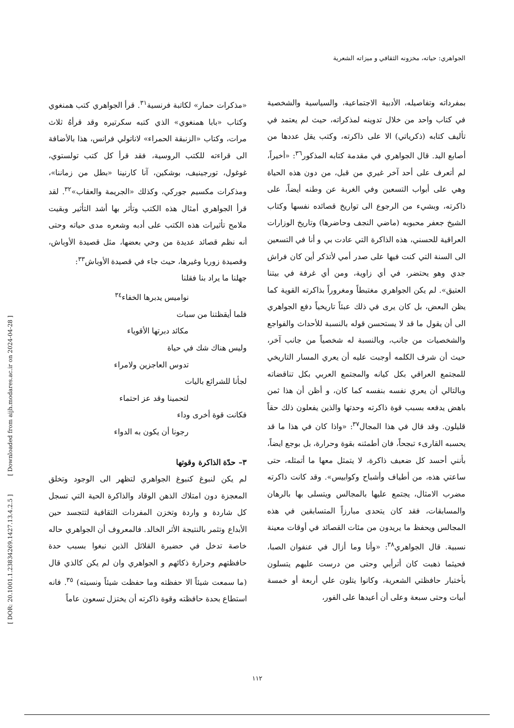[ DOR: 20.1001.1.23834269.1427.13.4.2.5 ] [ Downloaded from aijh.modares.ac.ir on 2024-04-28 ]
الجواهري: حياته، مخزونه الثقافي و ميزاته الشعرية
«مذكرات حمار» لكاتبة فرنسية<sup>٣١</sup>. قرأ الجواهري كتب همنغوي وكتاب «بابا همنغوي» الذي كتبه سكرتيره وقد قرأهُ ثلاث مرات، وكتاب «الزنبقة الحمراء» لاناتولي فرانس، هذا بالأضافة الى قراءته للكتب الروسية، فقد قرأ كل كتب تولستوي، غوغول، تورجينيف، بوشكين، آنا كارنينا «بطل من زماننا»، ومذكرات مكسيم جوركي، وكذلك «الجريمة والعقاب»<sup>٣٢</sup>. لقد قرأ الجواهري أمثال هذه الكتب وتأثر بها أشد التأثير وبقيت ملامح تأثيرات هذه الكتب على أدبه وشعره مدى حياته وحتى أنه نظم قصائد عديدة من وحي بعضها، مثل قصيدة الأوباش، وقصيدة زوربا وغيرها، حيث جاء في قصيدة الأوباش<sup>٣٣</sup>:
جهلنا ما يراد بنا فقلنا
نواميس يدبرها الخفاء<sup>٣٤</sup>
فلما أيقظتنا من سبات
مكائد دبرتها الأقوياء
وليس هناك شك في حياة
تدوس العاجزين ولامراء
لجأنا للشرائع باليات
لتحمينا وقد عز احتماء
فكانت قوة أخرى وداء
رجونا أن يكون به الدواء
٣– حدّة الذاكرة وقوتها
لم يكن لنبوغ كنبوغ الجواهري لتظهر الى الوجود وتخلق المعجزة دون امتلاك الذهن الوقاد والذاكرة الحية التي تسجل كل شاردة و واردة وتخزن المفردات الثقافية لتتجسد حين الأبداع وتثمر بالنتيجة الأثر الخالد. فالمعروف أن الجواهري حاله خاصة تدخل في حضيرة القلائل الذين نبغوا بسبب حدة حافظتهم وحرارة ذكائهم و الجواهري وان لم يكن كالذي قال (ما سمعت شيئاً الا حفظته وما حفظت شيئاً ونسيته) <sup>٣٥</sup>. فانه استطاع بحدة حافظته وقوة ذاكرته أن يختزل تسعون عاماً
بمفرداته وتفاصيله، الأدبية الاجتماعية، والسياسية والشخصية في كتاب واحد من خلال تدوينه لمذكراته، حيث لم يعتمد في تأليف كتابه (ذكرياتي) الا على ذاكرته، وكتب يقل عددها من أصابع اليد. قال الجواهري في مقدمة كتابه المذكور<sup>٣٦</sup>: «أخيراً، لم أتعرف على أحد آخر غيري من قبل، من دون هذه الحياة وهي على أبواب التسعين وفي الغربة عن وطنه أيضاً، على ذاكرته، وبشيء من الرجوع الى تواريخ قصائده نفسها وكتاب الشيخ جعفر محبوبه (ماضي النجف وحاضرها) وتاريخ الوزارات العراقية للحسني، هذه الذاكرة التي عادت بي و أنا في التسعين الى السنة التي كنت فيها على صدر أمي لأتذكر أين كان فراش جدي وهو يحتضر، في أي زاوية، ومن أي غرفة في بيتنا العتيق». لم يكن الجواهري مغتبطاً ومغروراً بذاكرته القوية كما يظن البعض، بل كان يرى في ذلك عبئاً تاريخياً دفع الجواهري الى أن يقول ما قد لا يستحسن قوله بالنسبة للأحداث والفواجع والشخصيات من جانب، وبالنسبة له شخصياً من جانب آخر، حيث أن شرف الكلمه أوجبت عليه أن يعري المسار التاريخي للمجتمع العراقي بكل كيانه والمجتمع العربي بكل تناقضاته وبالتالي أن يعري نفسه بنفسه كما كان، و أظن أن هذا ثمن باهض يدفعه بسبب قوة ذاكرته وحدتها والذين يفعلون ذلك حقاً قليلون. وقد قال في هذا المجال<sup>٣٧</sup>: «واذا كان في هذا ما قد يحسبه القارىء تبجحاً، فان أطمئنه بقوة وحرارة، بل بوجع ايضاً، بأنني أحسد كل ضعيف ذاكرة، لا يتمثل معها ما أتمثله، حتى ساعتي هذه، من أطياف وأشباح وكوابيس». وقد كانت ذاكرته مضرب الامثال، يجتمع عليها بالمجالس ويتسلى بها بالرهان والمسابقات، فقد كان يتحدى مبارزاً المتسابقين في هذه المجالس ويحفظ ما يريدون من مئات القصائد في أوقات معينة نسبية. قال الجواهري<sup>٣٨</sup>: «وأنا وما أزال في عنفوان الصبا، فحيثما ذهبت كان أترأبي وحتى من درست عليهم يتسلون بأختبار حافظتي الشعرية، وكانوا يتلون علي أربعة أو خمسة أبيات وحتى سبعة وعلى أن أعيدها على الفور،
١١٢